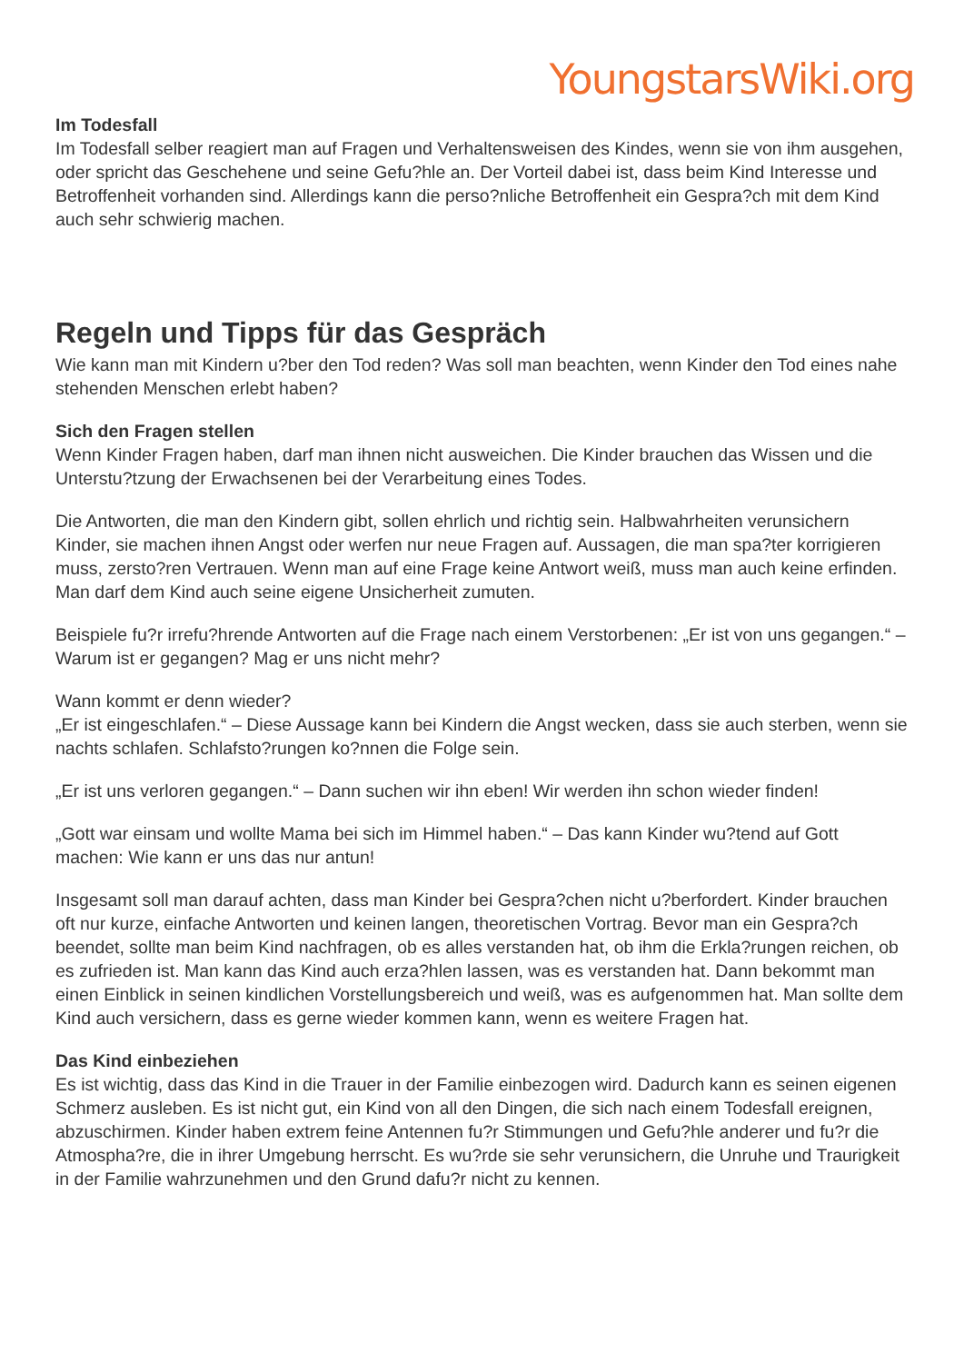YoungstarsWiki.org
Im Todesfall
Im Todesfall selber reagiert man auf Fragen und Verhaltensweisen des Kindes, wenn sie von ihm ausgehen, oder spricht das Geschehene und seine Gefu?hle an. Der Vorteil dabei ist, dass beim Kind Interesse und Betroffenheit vorhanden sind. Allerdings kann die perso?nliche Betroffenheit ein Gespra?ch mit dem Kind auch sehr schwierig machen.
Regeln und Tipps für das Gespräch
Wie kann man mit Kindern u?ber den Tod reden? Was soll man beachten, wenn Kinder den Tod eines nahe stehenden Menschen erlebt haben?
Sich den Fragen stellen
Wenn Kinder Fragen haben, darf man ihnen nicht ausweichen. Die Kinder brauchen das Wissen und die Unterstu?tzung der Erwachsenen bei der Verarbeitung eines Todes.
Die Antworten, die man den Kindern gibt, sollen ehrlich und richtig sein. Halbwahrheiten verunsichern Kinder, sie machen ihnen Angst oder werfen nur neue Fragen auf. Aussagen, die man spa?ter korrigieren muss, zersto?ren Vertrauen. Wenn man auf eine Frage keine Antwort weiß, muss man auch keine erfinden. Man darf dem Kind auch seine eigene Unsicherheit zumuten.
Beispiele fu?r irrefu?hrende Antworten auf die Frage nach einem Verstorbenen: „Er ist von uns gegangen.“ – Warum ist er gegangen? Mag er uns nicht mehr?
Wann kommt er denn wieder?
„Er ist eingeschlafen.“ – Diese Aussage kann bei Kindern die Angst wecken, dass sie auch sterben, wenn sie nachts schlafen. Schlafsto?rungen ko?nnen die Folge sein.
„Er ist uns verloren gegangen.“ – Dann suchen wir ihn eben! Wir werden ihn schon wieder finden!
„Gott war einsam und wollte Mama bei sich im Himmel haben.“ – Das kann Kinder wu?tend auf Gott machen: Wie kann er uns das nur antun!
Insgesamt soll man darauf achten, dass man Kinder bei Gespra?chen nicht u?berfordert. Kinder brauchen oft nur kurze, einfache Antworten und keinen langen, theoretischen Vortrag. Bevor man ein Gespra?ch beendet, sollte man beim Kind nachfragen, ob es alles verstanden hat, ob ihm die Erkla?rungen reichen, ob es zufrieden ist. Man kann das Kind auch erza?hlen lassen, was es verstanden hat. Dann bekommt man einen Einblick in seinen kindlichen Vorstellungsbereich und weiß, was es aufgenommen hat. Man sollte dem Kind auch versichern, dass es gerne wieder kommen kann, wenn es weitere Fragen hat.
Das Kind einbeziehen
Es ist wichtig, dass das Kind in die Trauer in der Familie einbezogen wird. Dadurch kann es seinen eigenen Schmerz ausleben. Es ist nicht gut, ein Kind von all den Dingen, die sich nach einem Todesfall ereignen, abzuschirmen. Kinder haben extrem feine Antennen fu?r Stimmungen und Gefu?hle anderer und fu?r die Atmospha?re, die in ihrer Umgebung herrscht. Es wu?rde sie sehr verunsichern, die Unruhe und Traurigkeit in der Familie wahrzunehmen und den Grund dafu?r nicht zu kennen.